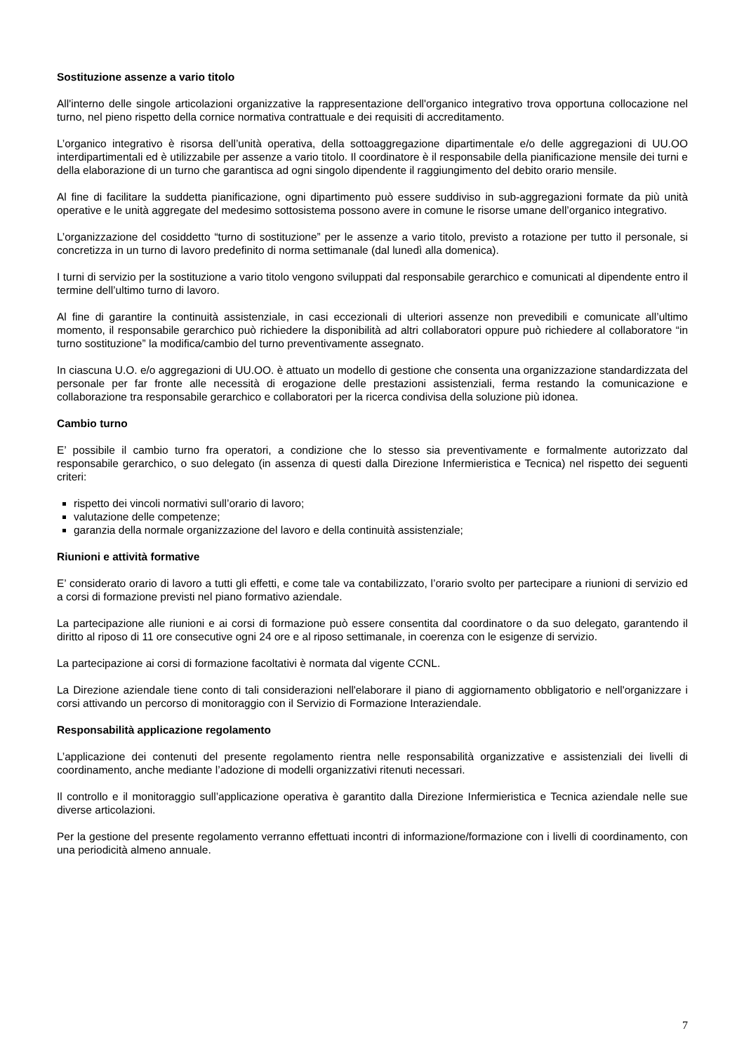Sostituzione assenze a vario titolo
All'interno delle singole articolazioni organizzative la rappresentazione dell'organico integrativo trova opportuna collocazione nel turno, nel pieno rispetto della cornice normativa contrattuale e dei requisiti di accreditamento.
L’organico integrativo è risorsa dell’unità operativa, della sottoaggregazione dipartimentale e/o delle aggregazioni di UU.OO interdipartimentali ed è utilizzabile per assenze a vario titolo. Il coordinatore è il responsabile della pianificazione mensile dei turni e della elaborazione di un turno che garantisca ad ogni singolo dipendente il raggiungimento del debito orario mensile.
Al fine di facilitare la suddetta pianificazione, ogni dipartimento può essere suddiviso in sub-aggregazioni formate da più unità operative e le unità aggregate del medesimo sottosistema possono avere in comune le risorse umane dell’organico integrativo.
L’organizzazione del cosiddetto “turno di sostituzione” per le assenze a vario titolo, previsto a rotazione per tutto il personale, si concretizza in un turno di lavoro predefinito di norma settimanale (dal lunedì alla domenica).
I turni di servizio per la sostituzione a vario titolo vengono sviluppati dal responsabile gerarchico e comunicati al dipendente entro il termine dell’ultimo turno di lavoro.
Al fine di garantire la continuità assistenziale, in casi eccezionali di ulteriori assenze non prevedibili e comunicate all’ultimo momento, il responsabile gerarchico può richiedere la disponibilità ad altri collaboratori oppure può richiedere al collaboratore “in turno sostituzione” la modifica/cambio del turno preventivamente assegnato.
In ciascuna U.O. e/o aggregazioni di UU.OO. è attuato un modello di gestione che consenta una organizzazione standardizzata del personale per far fronte alle necessità di erogazione delle prestazioni assistenziali, ferma restando la comunicazione e collaborazione tra responsabile gerarchico e collaboratori per la ricerca condivisa della soluzione più idonea.
Cambio turno
E’ possibile il cambio turno fra operatori, a condizione che lo stesso sia preventivamente e formalmente autorizzato dal responsabile gerarchico, o suo delegato (in assenza di questi dalla Direzione Infermieristica e Tecnica) nel rispetto dei seguenti criteri:
rispetto dei vincoli normativi sull’orario di lavoro;
valutazione delle competenze;
garanzia della normale organizzazione del lavoro e della continuità assistenziale;
Riunioni e attività formative
E’ considerato orario di lavoro a tutti gli effetti, e come tale va contabilizzato, l’orario svolto per partecipare a riunioni di servizio ed a corsi di formazione previsti nel piano formativo aziendale.
La partecipazione alle riunioni e ai corsi di formazione può essere consentita dal coordinatore o da suo delegato, garantendo il diritto al riposo di 11 ore consecutive ogni 24 ore e al riposo settimanale, in coerenza con le esigenze di servizio.
La partecipazione ai corsi di formazione facoltativi è normata dal vigente CCNL.
La Direzione aziendale tiene conto di tali considerazioni nell'elaborare il piano di aggiornamento obbligatorio e nell'organizzare i corsi attivando un percorso di monitoraggio con il Servizio di Formazione Interaziendale.
Responsabilità applicazione regolamento
L’applicazione dei contenuti del presente regolamento rientra nelle responsabilità organizzative e assistenziali dei livelli di coordinamento, anche mediante l’adozione di modelli organizzativi ritenuti necessari.
Il controllo e il monitoraggio sull’applicazione operativa è garantito dalla Direzione Infermieristica e Tecnica aziendale nelle sue diverse articolazioni.
Per la gestione del presente regolamento verranno effettuati incontri di informazione/formazione con i livelli di coordinamento, con una periodicità almeno annuale.
7